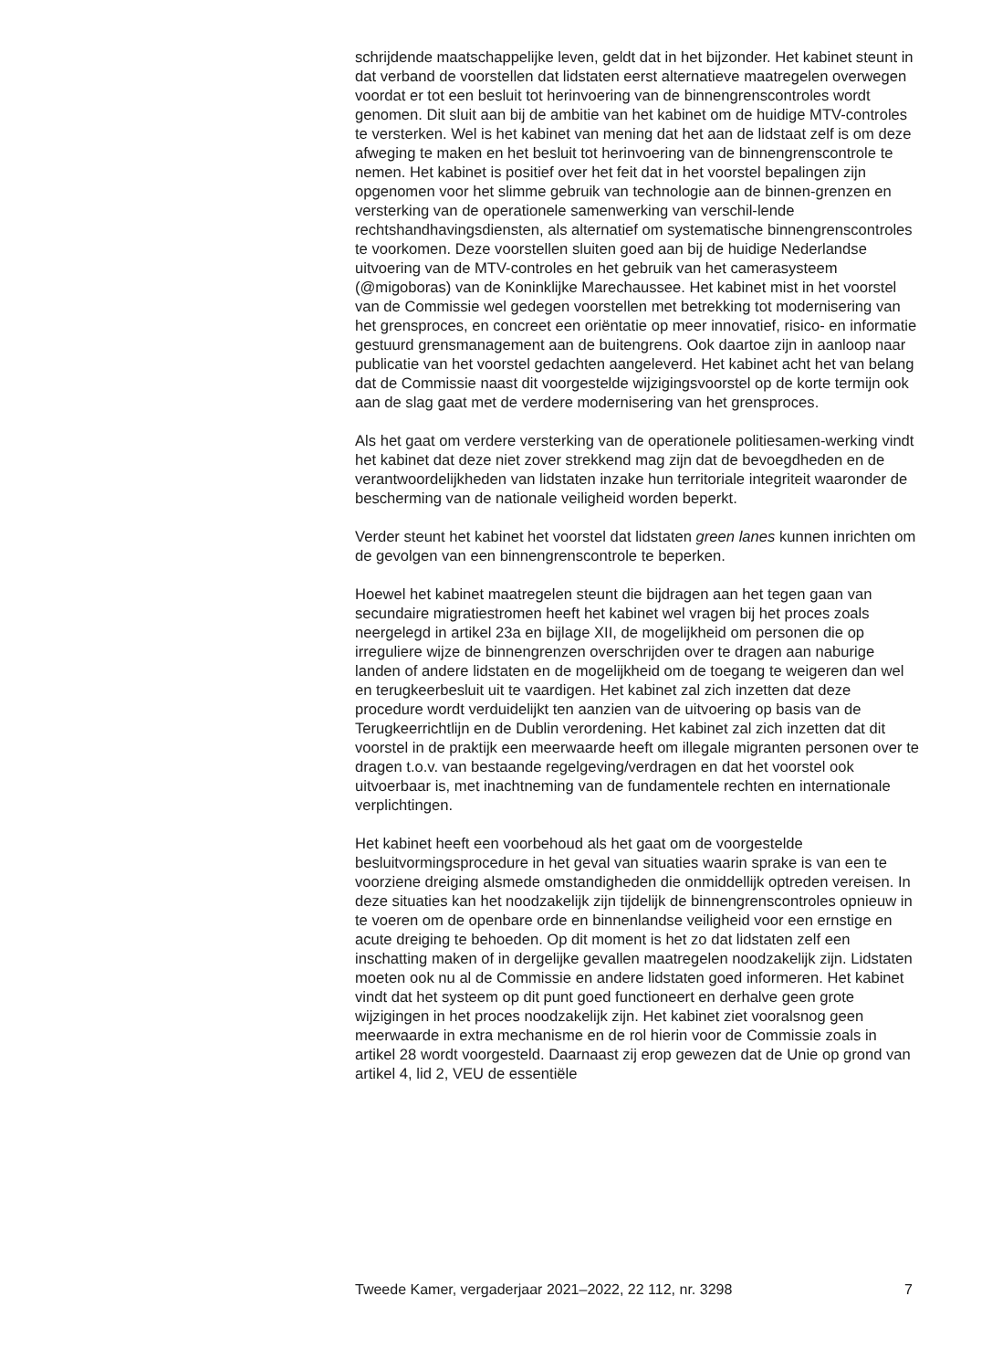schrijdende maatschappelijke leven, geldt dat in het bijzonder. Het kabinet steunt in dat verband de voorstellen dat lidstaten eerst alternatieve maatregelen overwegen voordat er tot een besluit tot herinvoering van de binnengrenscontroles wordt genomen. Dit sluit aan bij de ambitie van het kabinet om de huidige MTV-controles te versterken. Wel is het kabinet van mening dat het aan de lidstaat zelf is om deze afweging te maken en het besluit tot herinvoering van de binnengrenscontrole te nemen. Het kabinet is positief over het feit dat in het voorstel bepalingen zijn opgenomen voor het slimme gebruik van technologie aan de binnen-grenzen en versterking van de operationele samenwerking van verschil-lende rechtshandhavingsdiensten, als alternatief om systematische binnengrenscontroles te voorkomen. Deze voorstellen sluiten goed aan bij de huidige Nederlandse uitvoering van de MTV-controles en het gebruik van het camerasysteem (@migoboras) van de Koninklijke Marechaussee. Het kabinet mist in het voorstel van de Commissie wel gedegen voorstellen met betrekking tot modernisering van het grensproces, en concreet een oriëntatie op meer innovatief, risico- en informatie gestuurd grensmanagement aan de buitengrens. Ook daartoe zijn in aanloop naar publicatie van het voorstel gedachten aangeleverd. Het kabinet acht het van belang dat de Commissie naast dit voorgestelde wijzigingsvoorstel op de korte termijn ook aan de slag gaat met de verdere modernisering van het grensproces.
Als het gaat om verdere versterking van de operationele politiesamen-werking vindt het kabinet dat deze niet zover strekkend mag zijn dat de bevoegdheden en de verantwoordelijkheden van lidstaten inzake hun territoriale integriteit waaronder de bescherming van de nationale veiligheid worden beperkt.
Verder steunt het kabinet het voorstel dat lidstaten green lanes kunnen inrichten om de gevolgen van een binnengrenscontrole te beperken.
Hoewel het kabinet maatregelen steunt die bijdragen aan het tegen gaan van secundaire migratiestromen heeft het kabinet wel vragen bij het proces zoals neergelegd in artikel 23a en bijlage XII, de mogelijkheid om personen die op irreguliere wijze de binnengrenzen overschrijden over te dragen aan naburige landen of andere lidstaten en de mogelijkheid om de toegang te weigeren dan wel en terugkeerbesluit uit te vaardigen. Het kabinet zal zich inzetten dat deze procedure wordt verduidelijkt ten aanzien van de uitvoering op basis van de Terugkeerrichtlijn en de Dublin verordening. Het kabinet zal zich inzetten dat dit voorstel in de praktijk een meerwaarde heeft om illegale migranten personen over te dragen t.o.v. van bestaande regelgeving/verdragen en dat het voorstel ook uitvoerbaar is, met inachtneming van de fundamentele rechten en internationale verplichtingen.
Het kabinet heeft een voorbehoud als het gaat om de voorgestelde besluitvormingsprocedure in het geval van situaties waarin sprake is van een te voorziene dreiging alsmede omstandigheden die onmiddellijk optreden vereisen. In deze situaties kan het noodzakelijk zijn tijdelijk de binnengrenscontroles opnieuw in te voeren om de openbare orde en binnenlandse veiligheid voor een ernstige en acute dreiging te behoeden. Op dit moment is het zo dat lidstaten zelf een inschatting maken of in dergelijke gevallen maatregelen noodzakelijk zijn. Lidstaten moeten ook nu al de Commissie en andere lidstaten goed informeren. Het kabinet vindt dat het systeem op dit punt goed functioneert en derhalve geen grote wijzigingen in het proces noodzakelijk zijn. Het kabinet ziet vooralsnog geen meerwaarde in extra mechanisme en de rol hierin voor de Commissie zoals in artikel 28 wordt voorgesteld. Daarnaast zij erop gewezen dat de Unie op grond van artikel 4, lid 2, VEU de essentiële
Tweede Kamer, vergaderjaar 2021–2022, 22 112, nr. 3298 7